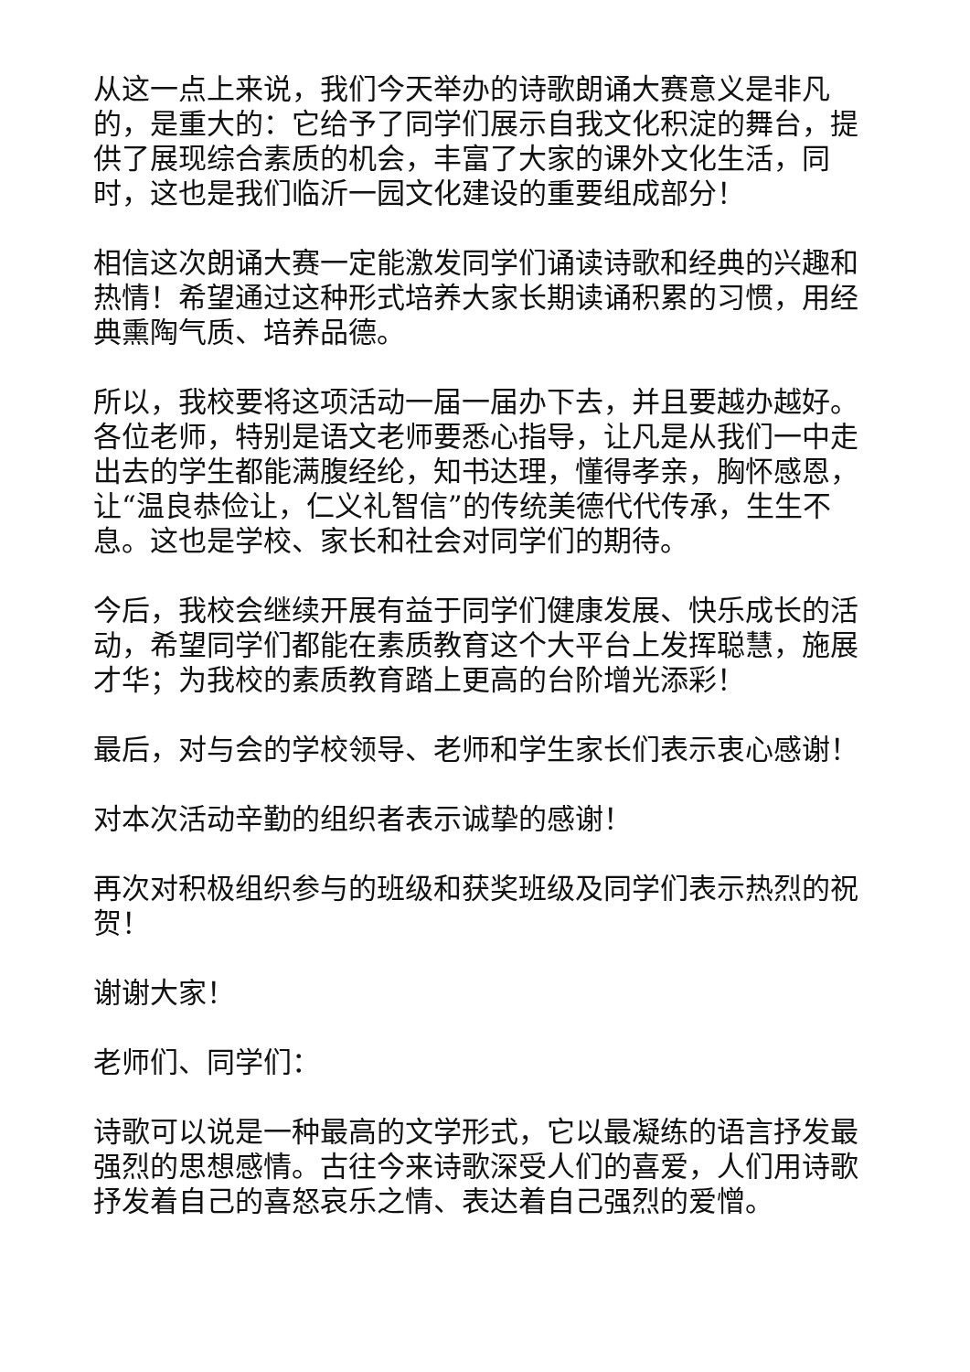从这一点上来说，我们今天举办的诗歌朗诵大赛意义是非凡的，是重大的：它给予了同学们展示自我文化积淀的舞台，提供了展现综合素质的机会，丰富了大家的课外文化生活，同时，这也是我们临沂一园文化建设的重要组成部分！
相信这次朗诵大赛一定能激发同学们诵读诗歌和经典的兴趣和热情！希望通过这种形式培养大家长期读诵积累的习惯，用经典熏陶气质、培养品德。
所以，我校要将这项活动一届一届办下去，并且要越办越好。各位老师，特别是语文老师要悉心指导，让凡是从我们一中走出去的学生都能满腹经纶，知书达理，懂得孝亲，胸怀感恩，让“温良恭俭让，仁义礼智信”的传统美德代代传承，生生不息。这也是学校、家长和社会对同学们的期待。
今后，我校会继续开展有益于同学们健康发展、快乐成长的活动，希望同学们都能在素质教育这个大平台上发挥聪慧，施展才华；为我校的素质教育踏上更高的台阶增光添彩！
最后，对与会的学校领导、老师和学生家长们表示衷心感谢！
对本次活动辛勤的组织者表示诚挚的感谢！
再次对积极组织参与的班级和获奖班级及同学们表示热烈的祝贺！
谢谢大家！
老师们、同学们：
诗歌可以说是一种最高的文学形式，它以最凝练的语言抒发最强烈的思想感情。古往今来诗歌深受人们的喜爱，人们用诗歌抒发着自己的喜怒哀乐之情、表达着自己强烈的爱憎。